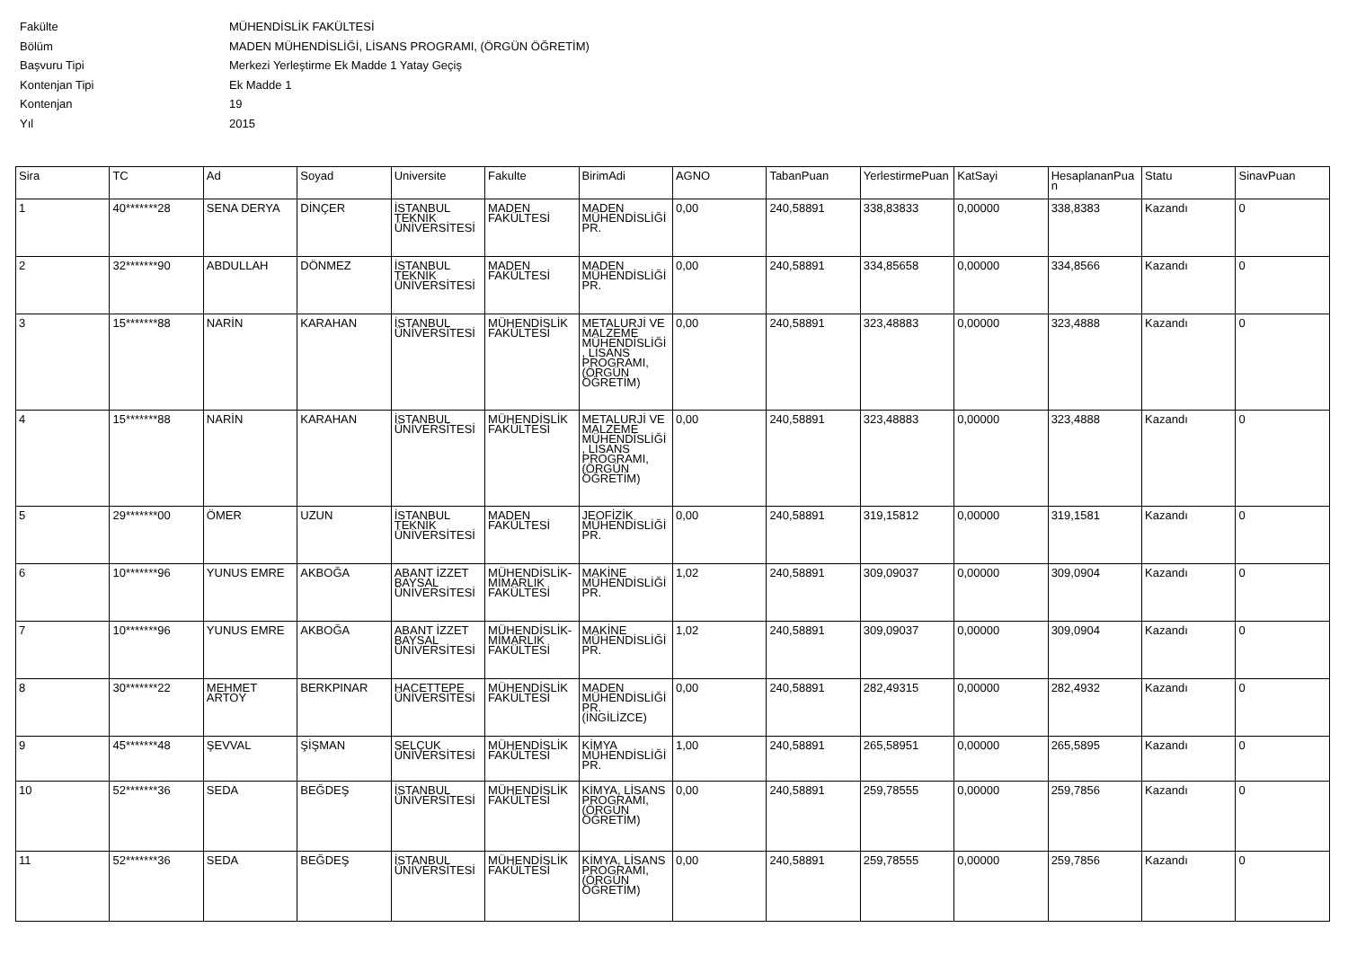| Fakülte | MÜHENDİSLİK FAKÜLTESİ |
| Bölüm | MADEN MÜHENDİSLİĞİ, LİSANS PROGRAMI, (ÖRGÜN ÖĞRETİM) |
| Başvuru Tipi | Merkezi Yerleştirme Ek Madde 1 Yatay Geçiş |
| Kontenjan Tipi | Ek Madde 1 |
| Kontenjan | 19 |
| Yıl | 2015 |
| Sira | TC | Ad | Soyad | Universite | Fakulte | BirimAdi | AGNO | TabanPuan | YerlestirmePuan | KatSayi | HesaplananPuan | Statu | SinavPuan |
| --- | --- | --- | --- | --- | --- | --- | --- | --- | --- | --- | --- | --- | --- |
| 1 | 40*******28 | SENA DERYA | DİNÇER | İSTANBUL TEKNİK ÜNİVERSİTESİ | MADEN FAKÜLTESİ | MADEN MÜHENDİSLİĞİ PR. | 0,00 | 240,58891 | 338,83833 | 0,00000 | 338,8383 | Kazandı | 0 |
| 2 | 32*******90 | ABDULLAH | DÖNMEZ | İSTANBUL TEKNİK ÜNİVERSİTESİ | MADEN FAKÜLTESİ | MADEN MÜHENDİSLİĞİ PR. | 0,00 | 240,58891 | 334,85658 | 0,00000 | 334,8566 | Kazandı | 0 |
| 3 | 15*******88 | NARİN | KARAHAN | İSTANBUL ÜNİVERSİTESİ | MÜHENDİSLİK FAKÜLTESİ | METALURJİ VE MALZEME MÜHENDİSLİĞİ, LİSANS PROGRAMI, (ÖRGÜN ÖĞRETİM) | 0,00 | 240,58891 | 323,48883 | 0,00000 | 323,4888 | Kazandı | 0 |
| 4 | 15*******88 | NARİN | KARAHAN | İSTANBUL ÜNİVERSİTESİ | MÜHENDİSLİK FAKÜLTESİ | METALURJİ VE MALZEME MÜHENDİSLİĞİ, LİSANS PROGRAMI, (ÖRGÜN ÖĞRETİM) | 0,00 | 240,58891 | 323,48883 | 0,00000 | 323,4888 | Kazandı | 0 |
| 5 | 29*******00 | ÖMER | UZUN | İSTANBUL TEKNİK ÜNİVERSİTESİ | MADEN FAKÜLTESİ | JEOFİZİK MÜHENDİSLİĞİ PR. | 0,00 | 240,58891 | 319,15812 | 0,00000 | 319,1581 | Kazandı | 0 |
| 6 | 10*******96 | YUNUS EMRE | AKBOĞA | ABANT İZZET BAYSAL ÜNİVERSİTESİ | MÜHENDİSLİK-MİMARLIK FAKÜLTESİ | MAKİNE MÜHENDİSLİĞİ PR. | 1,02 | 240,58891 | 309,09037 | 0,00000 | 309,0904 | Kazandı | 0 |
| 7 | 10*******96 | YUNUS EMRE | AKBOĞA | ABANT İZZET BAYSAL ÜNİVERSİTESİ | MÜHENDİSLİK-MİMARLIK FAKÜLTESİ | MAKİNE MÜHENDİSLİĞİ PR. | 1,02 | 240,58891 | 309,09037 | 0,00000 | 309,0904 | Kazandı | 0 |
| 8 | 30*******22 | MEHMET ARTOY | BERKPINAR | HACETTEPE ÜNİVERSİTESİ | MÜHENDİSLİK FAKÜLTESİ | MADEN MÜHENDİSLİĞİ PR. (İNGİLİZCE) | 0,00 | 240,58891 | 282,49315 | 0,00000 | 282,4932 | Kazandı | 0 |
| 9 | 45*******48 | ŞEVVAL | ŞİŞMAN | SELÇUK ÜNİVERSİTESİ | MÜHENDİSLİK FAKÜLTESİ | KİMYA MÜHENDİSLİĞİ PR. | 1,00 | 240,58891 | 265,58951 | 0,00000 | 265,5895 | Kazandı | 0 |
| 10 | 52*******36 | SEDA | BEĞDEŞ | İSTANBUL ÜNİVERSİTESİ | MÜHENDİSLİK FAKÜLTESİ | KİMYA, LİSANS PROGRAMI, (ÖRGÜN ÖĞRETİM) | 0,00 | 240,58891 | 259,78555 | 0,00000 | 259,7856 | Kazandı | 0 |
| 11 | 52*******36 | SEDA | BEĞDEŞ | İSTANBUL ÜNİVERSİTESİ | MÜHENDİSLİK FAKÜLTESİ | KİMYA, LİSANS PROGRAMI, (ÖRGÜN ÖĞRETİM) | 0,00 | 240,58891 | 259,78555 | 0,00000 | 259,7856 | Kazandı | 0 |